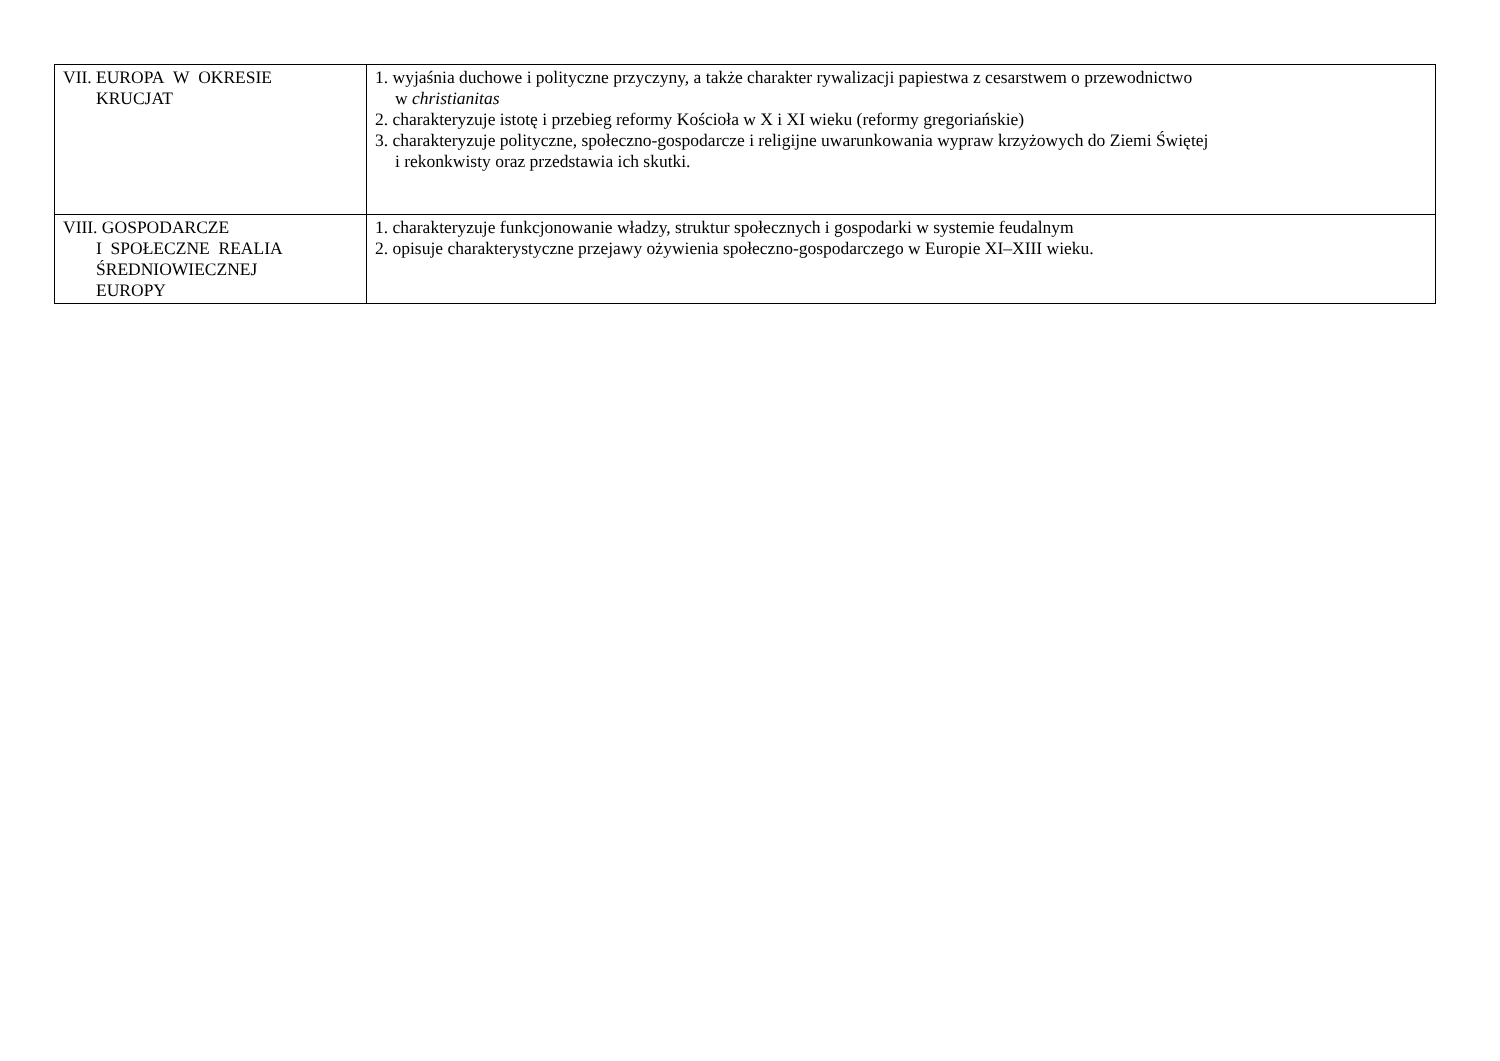| VII. EUROPA W OKRESIE KRUCJAT | 1. wyjaśnia duchowe i polityczne przyczyny, a także charakter rywalizacji papiestwa z cesarstwem o przewodnictwo w christianitas 2. charakteryzuje istotę i przebieg reformy Kościoła w X i XI wieku (reformy gregoriańskie) 3. charakteryzuje polityczne, społeczno-gospodarcze i religijne uwarunkowania wypraw krzyżowych do Ziemi Świętej i rekonkwisty oraz przedstawia ich skutki. |
| VIII. GOSPODARCZE I SPOŁECZNE REALIA ŚREDNIOWIECZNEJ EUROPY | 1. charakteryzuje funkcjonowanie władzy, struktur społecznych i gospodarki w systemie feudalnym 2. opisuje charakterystyczne przejawy ożywienia społeczno-gospodarczego w Europie XI–XIII wieku. |